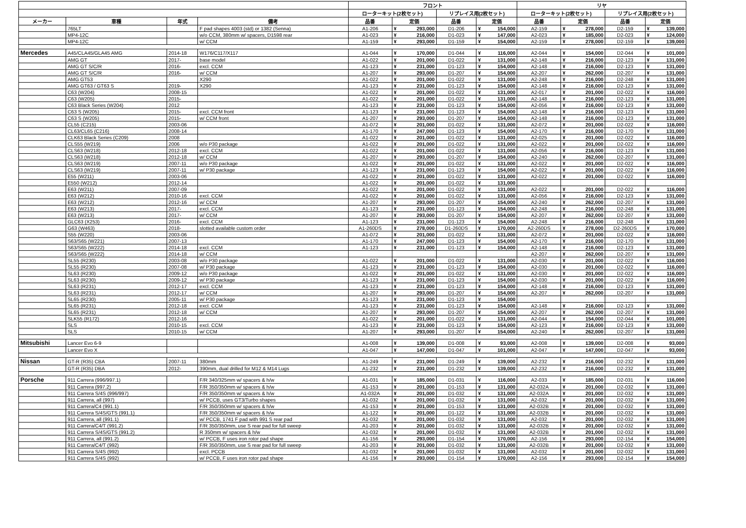| | | | | フロント | | | | | | リヤ | | | | | |
| --- | --- | --- | --- | --- | --- | --- | --- | --- | --- | --- | --- | --- | --- | --- | --- |
| | | | | ローターキット(2枚セット) | | | リプレイス用(2枚セット) | | | ローターキット(2枚セット) | | | リプレイス用(2枚セット) | | |
| メーカー | 車種 | 年式 | 備考 | 品番 | 定価 | | 品番 | 定価 | | 品番 | 定価 | | 品番 | 定価 | |
| | 765LT | | F pad shapes 4003 (std) or 1382 (Senna) | A1-206 | ¥ | 293,000 | D1-206 | ¥ | 154,000 | A2-159 | ¥ | 278,000 | D2-159 | ¥ | 139,000 |
| | MP4-12C | | w/o CCM, 380mm w/ spacers, D1598 rear | A1-023 | ¥ | 216,000 | D1-023 | ¥ | 147,000 | A2-023 | ¥ | 185,000 | D2-023 | ¥ | 124,000 |
| | MP4-12C | | w/ CCM | A1-159 | ¥ | 293,000 | D1-159 | ¥ | 154,000 | A2-159 | ¥ | 278,000 | D2-159 | ¥ | 139,000 |
| Mercedes | A45/CLA45/GLA45 AMG | 2014-18 | W176/C117/X117 | A1-044 | ¥ | 170,000 | D1-044 | ¥ | 116,000 | A2-044 | ¥ | 154,000 | D2-044 | ¥ | 101,000 |
| | AMG GT | 2017- | base model | A1-022 | ¥ | 201,000 | D1-022 | ¥ | 131,000 | A2-148 | ¥ | 216,000 | D2-123 | ¥ | 131,000 |
| | AMG GT S/C/R | 2016- | excl. CCM | A1-123 | ¥ | 231,000 | D1-123 | ¥ | 154,000 | A2-148 | ¥ | 216,000 | D2-123 | ¥ | 131,000 |
| | AMG GT S/C/R | 2016- | w/ CCM | A1-207 | ¥ | 293,000 | D1-207 | ¥ | 154,000 | A2-207 | ¥ | 262,000 | D2-207 | ¥ | 131,000 |
| | AMG GT53 | | X290 | A1-022 | ¥ | 201,000 | D1-022 | ¥ | 131,000 | A2-248 | ¥ | 216,000 | D2-248 | ¥ | 131,000 |
| | AMG GT63 / GT63 S | 2019- | X290 | A1-123 | ¥ | 231,000 | D1-123 | ¥ | 154,000 | A2-148 | ¥ | 216,000 | D2-123 | ¥ | 131,000 |
| | C63 (W204) | 2008-15 | | A1-022 | ¥ | 201,000 | D1-022 | ¥ | 131,000 | A2-017 | ¥ | 201,000 | D2-022 | ¥ | 116,000 |
| | C63 (W205) | 2015- | | A1-022 | ¥ | 201,000 | D1-022 | ¥ | 131,000 | A2-148 | ¥ | 216,000 | D2-123 | ¥ | 131,000 |
| | C63 Black Series (W204) | 2012 | | A1-123 | ¥ | 231,000 | D1-123 | ¥ | 154,000 | A2-056 | ¥ | 216,000 | D2-123 | ¥ | 131,000 |
| | C63 S (W205) | 2015- | excl. CCM front | A1-123 | ¥ | 231,000 | D1-123 | ¥ | 154,000 | A2-148 | ¥ | 216,000 | D2-123 | ¥ | 131,000 |
| | C63 S (W205) | 2015- | w/ CCM front | A1-207 | ¥ | 293,000 | D1-207 | ¥ | 154,000 | A2-148 | ¥ | 216,000 | D2-123 | ¥ | 131,000 |
| | CL55 (C215) | 2003-06 | | A1-072 | ¥ | 201,000 | D1-022 | ¥ | 131,000 | A2-072 | ¥ | 201,000 | D2-022 | ¥ | 116,000 |
| | CL63/CL65 (C216) | 2008-14 | | A1-170 | ¥ | 247,000 | D1-123 | ¥ | 154,000 | A2-170 | ¥ | 216,000 | D2-170 | ¥ | 131,000 |
| | CLK63 Black Series (C209) | 2008 | | A1-022 | ¥ | 201,000 | D1-022 | ¥ | 131,000 | A2-025 | ¥ | 201,000 | D2-022 | ¥ | 116,000 |
| | CLS55 (W219) | 2006 | w/o P30 package | A1-022 | ¥ | 201,000 | D1-022 | ¥ | 131,000 | A2-022 | ¥ | 201,000 | D2-022 | ¥ | 116,000 |
| | CLS63 (W218) | 2012-18 | excl. CCM | A1-022 | ¥ | 201,000 | D1-022 | ¥ | 131,000 | A2-056 | ¥ | 216,000 | D2-123 | ¥ | 131,000 |
| | CLS63 (W218) | 2012-18 | w/ CCM | A1-207 | ¥ | 293,000 | D1-207 | ¥ | 154,000 | A2-240 | ¥ | 262,000 | D2-207 | ¥ | 131,000 |
| | CLS63 (W219) | 2007-11 | w/o P30 package | A1-022 | ¥ | 201,000 | D1-022 | ¥ | 131,000 | A2-022 | ¥ | 201,000 | D2-022 | ¥ | 116,000 |
| | CLS63 (W219) | 2007-11 | w/ P30 package | A1-123 | ¥ | 231,000 | D1-123 | ¥ | 154,000 | A2-022 | ¥ | 201,000 | D2-022 | ¥ | 116,000 |
| | E55 (W211) | 2003-06 | | A1-022 | ¥ | 201,000 | D1-022 | ¥ | 131,000 | A2-022 | ¥ | 201,000 | D2-022 | ¥ | 116,000 |
| | E550 (W212) | 2012-14 | | A1-022 | ¥ | 201,000 | D1-022 | ¥ | 131,000 | | | | | | |
| | E63 (W211) | 2007-09 | | A1-022 | ¥ | 201,000 | D1-022 | ¥ | 131,000 | A2-022 | ¥ | 201,000 | D2-022 | ¥ | 116,000 |
| | E63 (W212) | 2010-16 | excl. CCM | A1-022 | ¥ | 201,000 | D1-022 | ¥ | 131,000 | A2-056 | ¥ | 216,000 | D2-123 | ¥ | 131,000 |
| | E63 (W212) | 2012-16 | w/ CCM | A1-207 | ¥ | 293,000 | D1-207 | ¥ | 154,000 | A2-240 | ¥ | 262,000 | D2-207 | ¥ | 131,000 |
| | E63 (W213) | 2017- | excl. CCM | A1-123 | ¥ | 231,000 | D1-123 | ¥ | 154,000 | A2-248 | ¥ | 216,000 | D2-248 | ¥ | 131,000 |
| | E63 (W213) | 2017- | w/ CCM | A1-207 | ¥ | 293,000 | D1-207 | ¥ | 154,000 | A2-207 | ¥ | 262,000 | D2-207 | ¥ | 131,000 |
| | GLC63 (X253) | 2016- | excl. CCM | A1-123 | ¥ | 231,000 | D1-123 | ¥ | 154,000 | A2-248 | ¥ | 216,000 | D2-248 | ¥ | 131,000 |
| | G63 (W463) | 2018- | slotted available custom order | A1-260DS | ¥ | 278,000 | D1-260DS | ¥ | 170,000 | A2-260DS | ¥ | 278,000 | D2-260DS | ¥ | 170,000 |
| | S55 (W220) | 2003-06 | | A1-072 | ¥ | 201,000 | D1-022 | ¥ | 131,000 | A2-072 | ¥ | 201,000 | D2-022 | ¥ | 116,000 |
| | S63/S65 (W221) | 2007-13 | | A1-170 | ¥ | 247,000 | D1-123 | ¥ | 154,000 | A2-170 | ¥ | 216,000 | D2-170 | ¥ | 131,000 |
| | S63/S65 (W222) | 2014-18 | excl. CCM | A1-123 | ¥ | 231,000 | D1-123 | ¥ | 154,000 | A2-148 | ¥ | 216,000 | D2-123 | ¥ | 131,000 |
| | S63/S65 (W222) | 2014-18 | w/ CCM | | | | | | | A2-207 | ¥ | 262,000 | D2-207 | ¥ | 131,000 |
| | SL55 (R230) | 2003-08 | w/o P30 package | A1-022 | ¥ | 201,000 | D1-022 | ¥ | 131,000 | A2-030 | ¥ | 201,000 | D2-022 | ¥ | 116,000 |
| | SL55 (R230) | 2007-08 | w/ P30 package | A1-123 | ¥ | 231,000 | D1-123 | ¥ | 154,000 | A2-030 | ¥ | 201,000 | D2-022 | ¥ | 116,000 |
| | SL63 (R230) | 2009-12 | w/o P30 package | A1-022 | ¥ | 201,000 | D1-022 | ¥ | 131,000 | A2-030 | ¥ | 201,000 | D2-022 | ¥ | 116,000 |
| | SL63 (R230) | 2009-12 | w/ P30 package | A1-123 | ¥ | 231,000 | D1-123 | ¥ | 154,000 | A2-030 | ¥ | 201,000 | D2-022 | ¥ | 116,000 |
| | SL63 (R231) | 2012-17 | excl. CCM | A1-123 | ¥ | 231,000 | D1-123 | ¥ | 154,000 | A2-148 | ¥ | 216,000 | D2-123 | ¥ | 131,000 |
| | SL63 (R231) | 2012-17 | w/ CCM | A1-207 | ¥ | 293,000 | D1-207 | ¥ | 154,000 | A2-207 | ¥ | 262,000 | D2-207 | ¥ | 131,000 |
| | SL65 (R230) | 2005-11 | w/ P30 package | A1-123 | ¥ | 231,000 | D1-123 | ¥ | 154,000 | | | | | | |
| | SL65 (R231) | 2012-18 | excl. CCM | A1-123 | ¥ | 231,000 | D1-123 | ¥ | 154,000 | A2-148 | ¥ | 216,000 | D2-123 | ¥ | 131,000 |
| | SL65 (R231) | 2012-18 | w/ CCM | A1-207 | ¥ | 293,000 | D1-207 | ¥ | 154,000 | A2-207 | ¥ | 262,000 | D2-207 | ¥ | 131,000 |
| | SLK55 (R172) | 2012-16 | | A1-022 | ¥ | 201,000 | D1-022 | ¥ | 131,000 | A2-044 | ¥ | 154,000 | D2-044 | ¥ | 101,000 |
| | SLS | 2010-15 | excl. CCM | A1-123 | ¥ | 231,000 | D1-123 | ¥ | 154,000 | A2-123 | ¥ | 216,000 | D2-123 | ¥ | 131,000 |
| | SLS | 2010-15 | w/ CCM | A1-207 | ¥ | 293,000 | D1-207 | ¥ | 154,000 | A2-240 | ¥ | 262,000 | D2-207 | ¥ | 131,000 |
| Mitsubishi | Lancer Evo 6-9 | | | A1-008 | ¥ | 139,000 | D1-008 | ¥ | 93,000 | A2-008 | ¥ | 139,000 | D2-008 | ¥ | 93,000 |
| | Lancer Evo X | | | A1-047 | ¥ | 147,000 | D1-047 | ¥ | 101,000 | A2-047 | ¥ | 147,000 | D2-047 | ¥ | 93,000 |
| Nissan | GT-R (R35) CBA | 2007-11 | 380mm | A1-249 | ¥ | 231,000 | D1-249 | ¥ | 139,000 | A2-232 | ¥ | 216,000 | D2-232 | ¥ | 131,000 |
| | GT-R (R35) DBA | 2012- | 390mm, dual drilled for M12 & M14 Lugs | A1-232 | ¥ | 231,000 | D1-232 | ¥ | 139,000 | A2-232 | ¥ | 216,000 | D2-232 | ¥ | 131,000 |
| Porsche | 911 Carrera (996/997.1) | | F/R 340/325mm w/ spacers & h/w | A1-031 | ¥ | 185,000 | D1-031 | ¥ | 116,000 | A2-033 | ¥ | 185,000 | D2-031 | ¥ | 116,000 |
| | 911 Carrera (997.2) | | F/R 350/350mm w/ spacers & h/w | A1-153 | ¥ | 201,000 | D1-153 | ¥ | 131,000 | A2-032A | ¥ | 201,000 | D2-032 | ¥ | 131,000 |
| | 911 Carrera S/4S (996/997) | | F/R 350/350mm w/ spacers & h/w | A1-032A | ¥ | 201,000 | D1-032 | ¥ | 131,000 | A2-032A | ¥ | 201,000 | D2-032 | ¥ | 131,000 |
| | 911 Carrera, all (997) | | w/ PCCB, uses GT3/Turbo shapes | A1-032 | ¥ | 201,000 | D1-032 | ¥ | 131,000 | A2-032 | ¥ | 201,000 | D2-032 | ¥ | 131,000 |
| | 911 Carrera/C4 (991.1) | | F/R 350/350mm w/ spacers & h/w | A1-153 | ¥ | 201,000 | D1-153 | ¥ | 131,000 | A2-032B | ¥ | 201,000 | D2-032 | ¥ | 131,000 |
| | 911 Carrera S/4S/GTS (991.1) | | F/R 350/350mm w/ spacers & h/w | A1-122 | ¥ | 201,000 | D1-122 | ¥ | 131,000 | A2-032B | ¥ | 201,000 | D2-032 | ¥ | 131,000 |
| | 911 Carrera, all (991.1) | | w/ PCCB, 1741 F pad with 991 S rear pad | A1-032 | ¥ | 201,000 | D1-032 | ¥ | 131,000 | A2-032 | ¥ | 201,000 | D2-032 | ¥ | 131,000 |
| | 911 Carrera/C4/T (991.2) | | F/R 350/350mm, use S rear pad for full sweep | A1-203 | ¥ | 201,000 | D1-032 | ¥ | 131,000 | A2-032B | ¥ | 201,000 | D2-032 | ¥ | 131,000 |
| | 911 Carrera S/4S/GTS (991.2) | | R 350mm w/ spacers & h/w | A1-032 | ¥ | 201,000 | D1-032 | ¥ | 131,000 | A2-032B | ¥ | 201,000 | D2-032 | ¥ | 131,000 |
| | 911 Carrera, all (991.2) | | w/ PCCB, F uses iron rotor pad shape | A1-156 | ¥ | 293,000 | D1-154 | ¥ | 170,000 | A2-156 | ¥ | 293,000 | D2-154 | ¥ | 154,000 |
| | 911 Carrera/C4/T (992) | | F/R 350/350mm, use S rear pad for full sweep | A1-203 | ¥ | 201,000 | D1-032 | ¥ | 131,000 | A2-032B | ¥ | 201,000 | D2-032 | ¥ | 131,000 |
| | 911 Carrera S/4S (992) | | excl. PCCB | A1-032 | ¥ | 201,000 | D1-032 | ¥ | 131,000 | A2-032 | ¥ | 201,000 | D2-032 | ¥ | 131,000 |
| | 911 Carrera S/4S (992) | | w/ PCCB, F uses iron rotor pad shape | A1-156 | ¥ | 293,000 | D1-154 | ¥ | 170,000 | A2-156 | ¥ | 293,000 | D2-154 | ¥ | 154,000 |